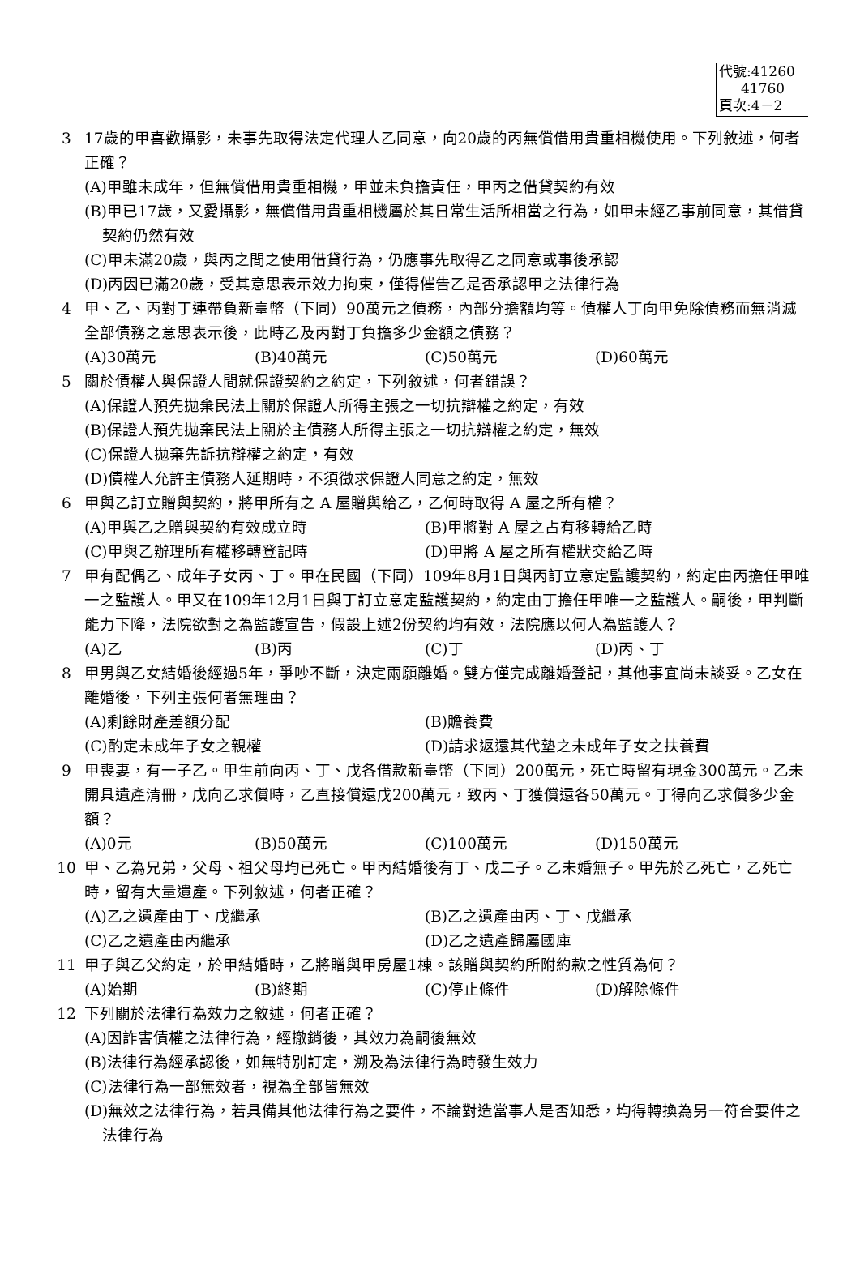代號:41260
41760
頁次:4－2
3 17歲的甲喜歡攝影，未事先取得法定代理人乙同意，向20歲的丙無償借用貴重相機使用。下列敘述，何者正確？
(A)甲雖未成年，但無償借用貴重相機，甲並未負擔責任，甲丙之借貸契約有效
(B)甲已17歲，又愛攝影，無償借用貴重相機屬於其日常生活所相當之行為，如甲未經乙事前同意，其借貸契約仍然有效
(C)甲未滿20歲，與丙之間之使用借貸行為，仍應事先取得乙之同意或事後承認
(D)丙因已滿20歲，受其意思表示效力拘束，僅得催告乙是否承認甲之法律行為
4 甲、乙、丙對丁連帶負新臺幣（下同）90萬元之債務，內部分擔額均等。債權人丁向甲免除債務而無消滅全部債務之意思表示後，此時乙及丙對丁負擔多少金額之債務？
(A)30萬元 (B)40萬元 (C)50萬元 (D)60萬元
5 關於債權人與保證人間就保證契約之約定，下列敘述，何者錯誤？
(A)保證人預先拋棄民法上關於保證人所得主張之一切抗辯權之約定，有效
(B)保證人預先拋棄民法上關於主債務人所得主張之一切抗辯權之約定，無效
(C)保證人拋棄先訴抗辯權之約定，有效
(D)債權人允許主債務人延期時，不須徵求保證人同意之約定，無效
6 甲與乙訂立贈與契約，將甲所有之 A 屋贈與給乙，乙何時取得 A 屋之所有權？
(A)甲與乙之贈與契約有效成立時 (B)甲將對 A 屋之占有移轉給乙時
(C)甲與乙辦理所有權移轉登記時 (D)甲將 A 屋之所有權狀交給乙時
7 甲有配偶乙、成年子女丙、丁。甲在民國（下同）109年8月1日與丙訂立意定監護契約，約定由丙擔任甲唯一之監護人。甲又在109年12月1日與丁訂立意定監護契約，約定由丁擔任甲唯一之監護人。嗣後，甲判斷能力下降，法院欲對之為監護宣告，假設上述2份契約均有效，法院應以何人為監護人？
(A)乙 (B)丙 (C)丁 (D)丙、丁
8 甲男與乙女結婚後經過5年，爭吵不斷，決定兩願離婚。雙方僅完成離婚登記，其他事宜尚未談妥。乙女在離婚後，下列主張何者無理由？
(A)剩餘財產差額分配 (B)贍養費
(C)酌定未成年子女之親權 (D)請求返還其代墊之未成年子女之扶養費
9 甲喪妻，有一子乙。甲生前向丙、丁、戊各借款新臺幣（下同）200萬元，死亡時留有現金300萬元。乙未開具遺產清冊，戊向乙求償時，乙直接償還戊200萬元，致丙、丁獲償還各50萬元。丁得向乙求償多少金額？
(A)0元 (B)50萬元 (C)100萬元 (D)150萬元
10 甲、乙為兄弟，父母、祖父母均已死亡。甲丙結婚後有丁、戊二子。乙未婚無子。甲先於乙死亡，乙死亡時，留有大量遺產。下列敘述，何者正確？
(A)乙之遺產由丁、戊繼承 (B)乙之遺產由丙、丁、戊繼承
(C)乙之遺產由丙繼承 (D)乙之遺產歸屬國庫
11 甲子與乙父約定，於甲結婚時，乙將贈與甲房屋1棟。該贈與契約所附約款之性質為何？
(A)始期 (B)終期 (C)停止條件 (D)解除條件
12 下列關於法律行為效力之敘述，何者正確？
(A)因詐害債權之法律行為，經撤銷後，其效力為嗣後無效
(B)法律行為經承認後，如無特別訂定，溯及為法律行為時發生效力
(C)法律行為一部無效者，視為全部皆無效
(D)無效之法律行為，若具備其他法律行為之要件，不論對造當事人是否知悉，均得轉換為另一符合要件之法律行為